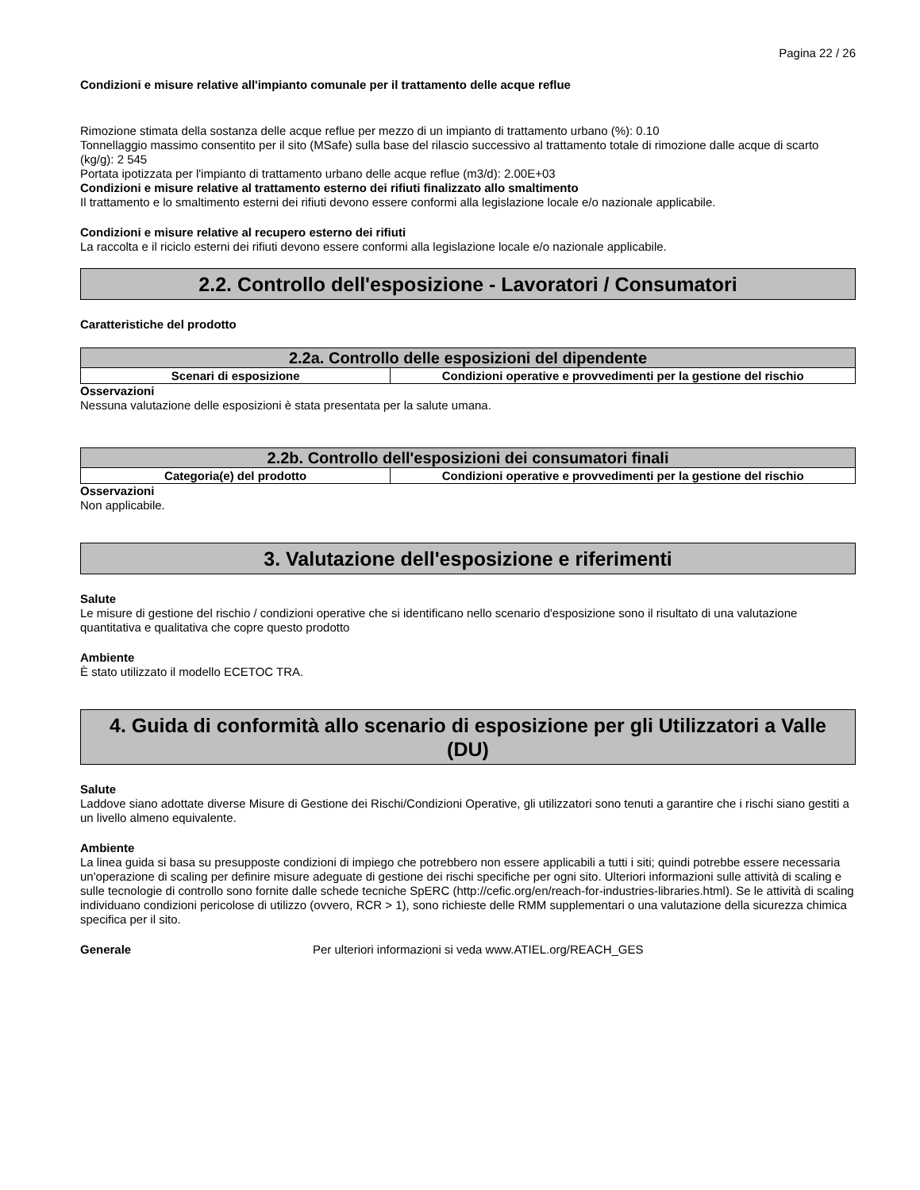Pagina 22 / 26
Condizioni e misure relative all'impianto comunale per il trattamento delle acque reflue
Rimozione stimata della sostanza delle acque reflue per mezzo di un impianto di trattamento urbano (%): 0.10
Tonnellaggio massimo consentito per il sito (MSafe) sulla base del rilascio successivo al trattamento totale di rimozione dalle acque di scarto (kg/g): 2 545
Portata ipotizzata per l'impianto di trattamento urbano delle acque reflue (m3/d): 2.00E+03
Condizioni e misure relative al trattamento esterno dei rifiuti finalizzato allo smaltimento
Il trattamento e lo smaltimento esterni dei rifiuti devono essere conformi alla legislazione locale e/o nazionale applicabile.
Condizioni e misure relative al recupero esterno dei rifiuti
La raccolta e il riciclo esterni dei rifiuti devono essere conformi alla legislazione locale e/o nazionale applicabile.
2.2. Controllo dell'esposizione - Lavoratori / Consumatori
Caratteristiche del prodotto
| 2.2a. Controllo delle esposizioni del dipendente | |
| --- | --- |
| Scenari di esposizione | Condizioni operative e provvedimenti per la gestione del rischio |
Osservazioni
Nessuna valutazione delle esposizioni è stata presentata per la salute umana.
| 2.2b. Controllo dell'esposizioni dei consumatori finali | |
| --- | --- |
| Categoria(e) del prodotto | Condizioni operative e provvedimenti per la gestione del rischio |
Osservazioni
Non applicabile.
3. Valutazione dell'esposizione e riferimenti
Salute
Le misure di gestione del rischio / condizioni operative che si identificano nello scenario d'esposizione sono il risultato di una valutazione quantitativa e qualitativa che copre questo prodotto
Ambiente
È stato utilizzato il modello ECETOC TRA.
4. Guida di conformità allo scenario di esposizione per gli Utilizzatori a Valle (DU)
Salute
Laddove siano adottate diverse Misure di Gestione dei Rischi/Condizioni Operative, gli utilizzatori sono tenuti a garantire che i rischi siano gestiti a un livello almeno equivalente.
Ambiente
La linea guida si basa su presupposte condizioni di impiego che potrebbero non essere applicabili a tutti i siti; quindi potrebbe essere necessaria un'operazione di scaling per definire misure adeguate di gestione dei rischi specifiche per ogni sito. Ulteriori informazioni sulle attività di scaling e sulle tecnologie di controllo sono fornite dalle schede tecniche SpERC (http://cefic.org/en/reach-for-industries-libraries.html). Se le attività di scaling individuano condizioni pericolose di utilizzo (ovvero, RCR > 1), sono richieste delle RMM supplementari o una valutazione della sicurezza chimica specifica per il sito.
Generale Per ulteriori informazioni si veda www.ATIEL.org/REACH_GES